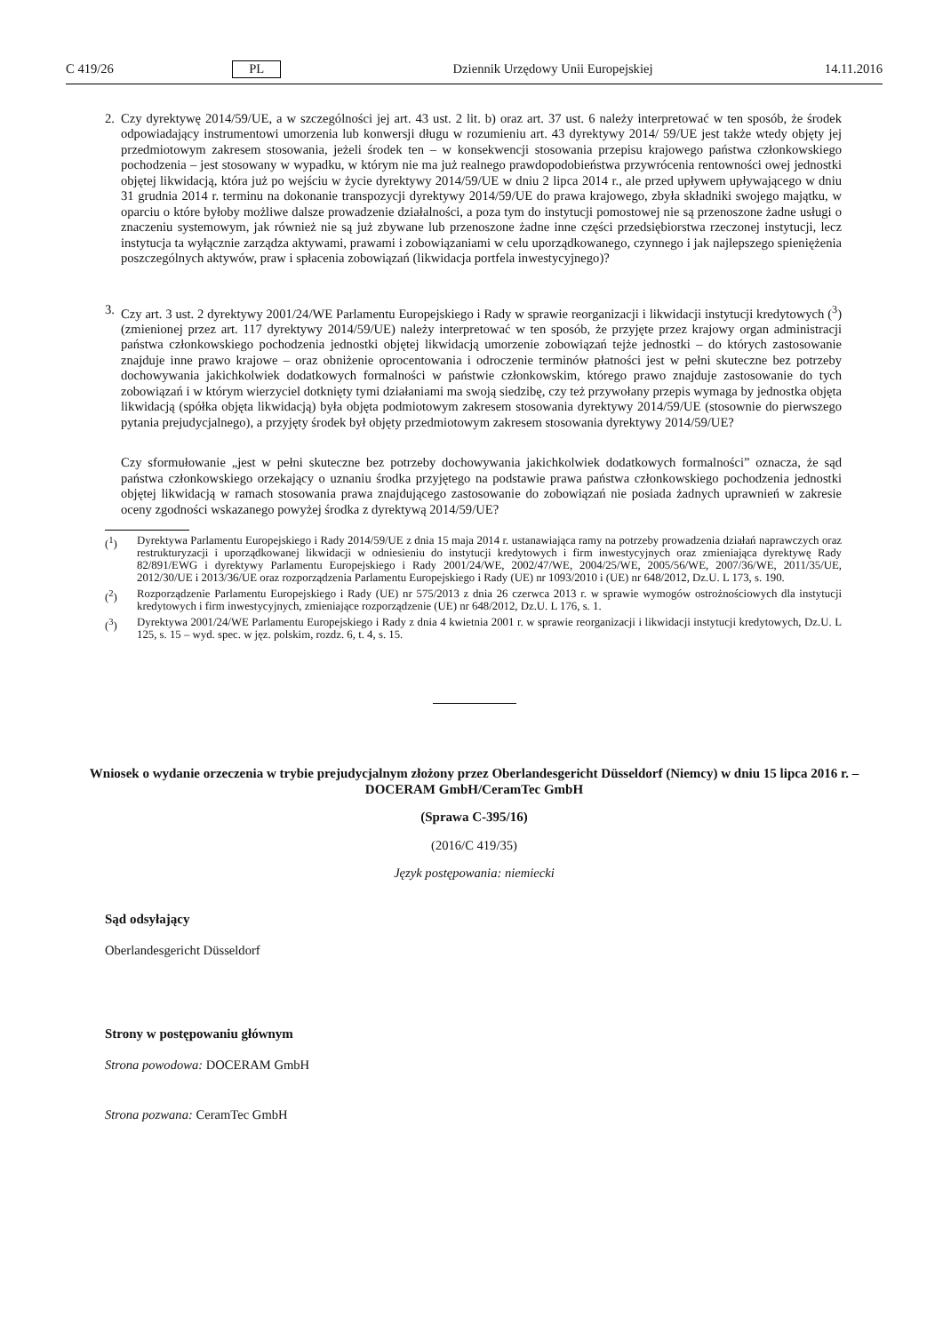C 419/26 PL Dziennik Urzędowy Unii Europejskiej 14.11.2016
2. Czy dyrektywę 2014/59/UE, a w szczególności jej art. 43 ust. 2 lit. b) oraz art. 37 ust. 6 należy interpretować w ten sposób, że środek odpowiadający instrumentowi umorzenia lub konwersji długu w rozumieniu art. 43 dyrektywy 2014/ 59/UE jest także wtedy objęty jej przedmiotowym zakresem stosowania, jeżeli środek ten – w konsekwencji stosowania przepisu krajowego państwa członkowskiego pochodzenia – jest stosowany w wypadku, w którym nie ma już realnego prawdopodobieństwa przywrócenia rentowności owej jednostki objętej likwidacją, która już po wejściu w życie dyrektywy 2014/59/UE w dniu 2 lipca 2014 r., ale przed upływem upływającego w dniu 31 grudnia 2014 r. terminu na dokonanie transpozycji dyrektywy 2014/59/UE do prawa krajowego, zbyła składniki swojego majątku, w oparciu o które byłoby możliwe dalsze prowadzenie działalności, a poza tym do instytucji pomostowej nie są przenoszone żadne usługi o znaczeniu systemowym, jak również nie są już zbywane lub przenoszone żadne inne części przedsiębiorstwa rzeczonej instytucji, lecz instytucja ta wyłącznie zarządza aktywami, prawami i zobowiązaniami w celu uporządkowanego, czynnego i jak najlepszego spieniężenia poszczególnych aktywów, praw i spłacenia zobowiązań (likwidacja portfela inwestycyjnego)?
3. Czy art. 3 ust. 2 dyrektywy 2001/24/WE Parlamentu Europejskiego i Rady w sprawie reorganizacji i likwidacji instytucji kredytowych (<sup>3</sup>) (zmienionej przez art. 117 dyrektywy 2014/59/UE) należy interpretować w ten sposób, że przyjęte przez krajowy organ administracji państwa członkowskiego pochodzenia jednostki objętej likwidacją umorzenie zobowiązań tejże jednostki – do których zastosowanie znajduje inne prawo krajowe – oraz obniżenie oprocentowania i odroczenie terminów płatności jest w pełni skuteczne bez potrzeby dochowywania jakichkolwiek dodatkowych formalności w państwie członkowskim, którego prawo znajduje zastosowanie do tych zobowiązań i w którym wierzyciel dotknięty tymi działaniami ma swoją siedzibę, czy też przywołany przepis wymaga by jednostka objęta likwidacją (spółka objęta likwidacją) była objęta podmiotowym zakresem stosowania dyrektywy 2014/59/UE (stosownie do pierwszego pytania prejudycjalnego), a przyjęty środek był objęty przedmiotowym zakresem stosowania dyrektywy 2014/59/UE?
Czy sformułowanie „jest w pełni skuteczne bez potrzeby dochowywania jakichkolwiek dodatkowych formalności” oznacza, że sąd państwa członkowskiego orzekający o uznaniu środka przyjętego na podstawie prawa państwa członkowskiego pochodzenia jednostki objętej likwidacją w ramach stosowania prawa znajdującego zastosowanie do zobowiązań nie posiada żadnych uprawnień w zakresie oceny zgodności wskazanego powyżej środka z dyrektywą 2014/59/UE?
(<sup>1</sup>) Dyrektywa Parlamentu Europejskiego i Rady 2014/59/UE z dnia 15 maja 2014 r. ustanawiająca ramy na potrzeby prowadzenia działań naprawczych oraz restrukturyzacji i uporządkowanej likwidacji w odniesieniu do instytucji kredytowych i firm inwestycyjnych oraz zmieniająca dyrektywę Rady 82/891/EWG i dyrektywy Parlamentu Europejskiego i Rady 2001/24/WE, 2002/47/WE, 2004/25/WE, 2005/56/WE, 2007/36/WE, 2011/35/UE, 2012/30/UE i 2013/36/UE oraz rozporządzenia Parlamentu Europejskiego i Rady (UE) nr 1093/2010 i (UE) nr 648/2012, Dz.U. L 173, s. 190.
(<sup>2</sup>) Rozporządzenie Parlamentu Europejskiego i Rady (UE) nr 575/2013 z dnia 26 czerwca 2013 r. w sprawie wymogów ostrożnościowych dla instytucji kredytowych i firm inwestycyjnych, zmieniające rozporządzenie (UE) nr 648/2012, Dz.U. L 176, s. 1.
(<sup>3</sup>) Dyrektywa 2001/24/WE Parlamentu Europejskiego i Rady z dnia 4 kwietnia 2001 r. w sprawie reorganizacji i likwidacji instytucji kredytowych, Dz.U. L 125, s. 15 – wyd. spec. w jęz. polskim, rozdz. 6, t. 4, s. 15.
Wniosek o wydanie orzeczenia w trybie prejudycjalnym złożony przez Oberlandesgericht Düsseldorf (Niemcy) w dniu 15 lipca 2016 r. – DOCERAM GmbH/CeramTec GmbH
(Sprawa C-395/16)
(2016/C 419/35)
Język postępowania: niemiecki
Sąd odsyłający
Oberlandesgericht Düsseldorf
Strony w postępowaniu głównym
Strona powodowa: DOCERAM GmbH
Strona pozwana: CeramTec GmbH